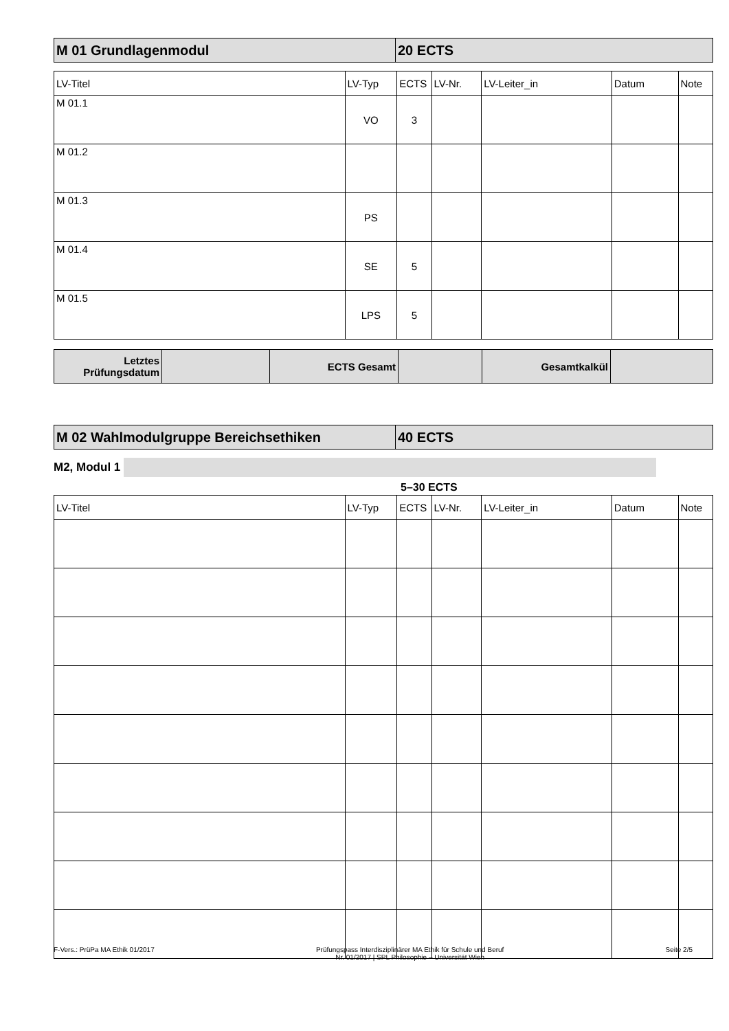| M 01 Grundlagenmodul | 20 ECTS |
| LV-Titel | LV-Typ | ECTS | LV-Nr. | LV-Leiter_in | Datum | Note |
| --- | --- | --- | --- | --- | --- | --- |
| M 01.1 | VO | 3 | | | | |
| M 01.2 | | | | | | |
| M 01.3 | PS | | | | | |
| M 01.4 | SE | 5 | | | | |
| M 01.5 | LPS | 5 | | | | |
| Letztes Prüfungsdatum | | ECTS Gesamt | | Gesamtkalkül | |
| M 02 Wahlmodulgruppe Bereichsethiken | 40 ECTS |
M2, Modul 1
5–30 ECTS
| LV-Titel | LV-Typ | ECTS | LV-Nr. | LV-Leiter_in | Datum | Note |
| --- | --- | --- | --- | --- | --- | --- |
F-Vers.: PrüPa MA Ethik 01/2017 Prüfungspass Interdisziplinärer MA Ethik für Schule und Beruf
Nr. 01/2017 | SPL Philosophie – Universität Wien Seite 2/5